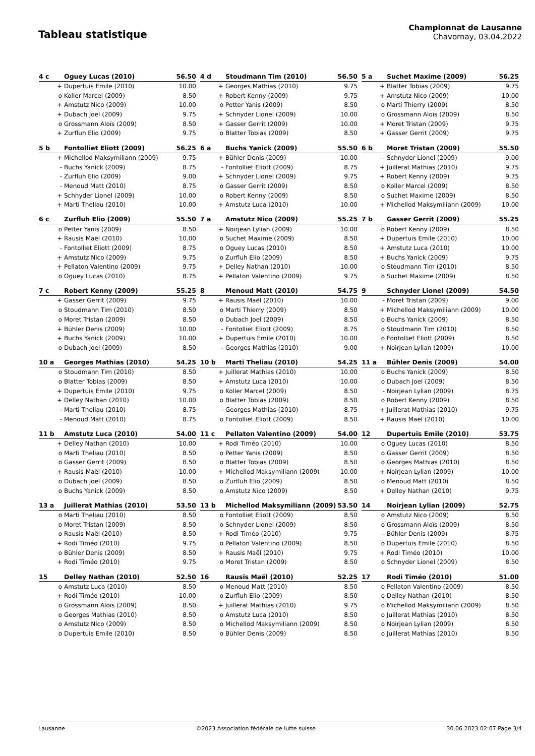Tableau statistique
Championnat de Lausanne
Chavornay, 03.04.2022
| 4 c | Oguey Lucas (2010) | 56.50 |
| --- | --- | --- |
| + | Dupertuis Emile (2010) | 10.00 |
| o | Koller Marcel (2009) | 8.50 |
| + | Amstutz Nico (2009) | 10.00 |
| + | Dubach Joel (2009) | 9.75 |
| o | Grossmann Aloïs (2009) | 8.50 |
| + | Zurfluh Elio (2009) | 9.75 |
| 4 d | Stoudmann Tim (2010) | 56.50 |
| --- | --- | --- |
| + | Georges Mathias (2010) | 9.75 |
| + | Robert Kenny (2009) | 9.75 |
| o | Petter Yanis (2009) | 8.50 |
| + | Schnyder Lionel (2009) | 10.00 |
| + | Gasser Gerrit (2009) | 10.00 |
| o | Blatter Tobias (2009) | 8.50 |
| 5 a | Suchet Maxime (2009) | 56.25 |
| --- | --- | --- |
| + | Blatter Tobias (2009) | 9.75 |
| + | Amstutz Nico (2009) | 10.00 |
| o | Marti Thierry (2009) | 8.50 |
| o | Grossmann Aloïs (2009) | 8.50 |
| + | Moret Tristan (2009) | 9.75 |
| + | Gasser Gerrit (2009) | 9.75 |
| 5 b | Fontolliet Eliott (2009) | 56.25 |
| --- | --- | --- |
| + | Michellod Maksymiliann (2009) | 9.75 |
| - | Buchs Yanick (2009) | 8.75 |
| - | Zurfluh Elio (2009) | 9.00 |
| - | Menoud Matt (2010) | 8.75 |
| + | Schnyder Lionel (2009) | 10.00 |
| + | Marti Theliau (2010) | 10.00 |
| 6 a | Buchs Yanick (2009) | 55.50 |
| --- | --- | --- |
| + | Bühler Denis (2009) | 10.00 |
| - | Fontolliet Eliott (2009) | 8.75 |
| + | Schnyder Lionel (2009) | 9.75 |
| o | Gasser Gerrit (2009) | 8.50 |
| o | Robert Kenny (2009) | 8.50 |
| + | Amstutz Luca (2010) | 10.00 |
| 6 b | Moret Tristan (2009) | 55.50 |
| --- | --- | --- |
| - | Schnyder Lionel (2009) | 9.00 |
| + | Juillerat Mathias (2010) | 9.75 |
| + | Robert Kenny (2009) | 9.75 |
| o | Koller Marcel (2009) | 8.50 |
| o | Suchet Maxime (2009) | 8.50 |
| + | Michellod Maksymiliann (2009) | 10.00 |
| 6 c | Zurfluh Elio (2009) | 55.50 |
| --- | --- | --- |
| o | Petter Yanis (2009) | 8.50 |
| + | Rausis Maël (2010) | 10.00 |
| - | Fontolliet Eliott (2009) | 8.75 |
| + | Amstutz Nico (2009) | 9.75 |
| + | Pellaton Valentino (2009) | 9.75 |
| o | Oguey Lucas (2010) | 8.75 |
| 7 a | Amstutz Nico (2009) | 55.25 |
| --- | --- | --- |
| + | Noirjean Lylian (2009) | 10.00 |
| o | Suchet Maxime (2009) | 8.50 |
| o | Oguey Lucas (2010) | 8.50 |
| o | Zurfluh Elio (2009) | 8.50 |
| + | Delley Nathan (2010) | 10.00 |
| + | Pellaton Valentino (2009) | 9.75 |
| 7 b | Gasser Gerrit (2009) | 55.25 |
| --- | --- | --- |
| o | Robert Kenny (2009) | 8.50 |
| + | Dupertuis Emile (2010) | 10.00 |
| + | Amstutz Luca (2010) | 10.00 |
| + | Buchs Yanick (2009) | 9.75 |
| o | Stoudmann Tim (2010) | 8.50 |
| o | Suchet Maxime (2009) | 8.50 |
| 7 c | Robert Kenny (2009) | 55.25 |
| --- | --- | --- |
| + | Gasser Gerrit (2009) | 9.75 |
| o | Stoudmann Tim (2010) | 8.50 |
| o | Moret Tristan (2009) | 8.50 |
| + | Bühler Denis (2009) | 10.00 |
| + | Buchs Yanick (2009) | 10.00 |
| o | Dubach Joel (2009) | 8.50 |
| 8 | Menoud Matt (2010) | 54.75 |
| --- | --- | --- |
| + | Rausis Maël (2010) | 10.00 |
| o | Marti Thierry (2009) | 8.50 |
| o | Dubach Joel (2009) | 8.50 |
| - | Fontolliet Eliott (2009) | 8.75 |
| + | Dupertuis Emile (2010) | 10.00 |
| - | Georges Mathias (2010) | 9.00 |
| 9 | Schnyder Lionel (2009) | 54.50 |
| --- | --- | --- |
| - | Moret Tristan (2009) | 9.00 |
| + | Michellod Maksymiliann (2009) | 10.00 |
| o | Buchs Yanick (2009) | 8.50 |
| o | Stoudmann Tim (2010) | 8.50 |
| o | Fontolliet Eliott (2009) | 8.50 |
| + | Noirjean Lylian (2009) | 10.00 |
| 10 a | Georges Mathias (2010) | 54.25 |
| --- | --- | --- |
| o | Stoudmann Tim (2010) | 8.50 |
| o | Blatter Tobias (2009) | 8.50 |
| + | Dupertuis Emile (2010) | 9.75 |
| + | Delley Nathan (2010) | 10.00 |
| - | Marti Theliau (2010) | 8.75 |
| - | Menoud Matt (2010) | 8.75 |
| 10 b | Marti Theliau (2010) | 54.25 |
| --- | --- | --- |
| + | Juillerat Mathias (2010) | 10.00 |
| + | Amstutz Luca (2010) | 10.00 |
| o | Koller Marcel (2009) | 8.50 |
| o | Blatter Tobias (2009) | 8.50 |
| - | Georges Mathias (2010) | 8.75 |
| o | Fontolliet Eliott (2009) | 8.50 |
| 11 a | Bühler Denis (2009) | 54.00 |
| --- | --- | --- |
| o | Buchs Yanick (2009) | 8.50 |
| o | Dubach Joel (2009) | 8.50 |
| - | Noirjean Lylian (2009) | 8.75 |
| o | Robert Kenny (2009) | 8.50 |
| + | Juillerat Mathias (2010) | 9.75 |
| + | Rausis Maël (2010) | 10.00 |
| 11 b | Amstutz Luca (2010) | 54.00 |
| --- | --- | --- |
| + | Delley Nathan (2010) | 10.00 |
| o | Marti Theliau (2010) | 8.50 |
| o | Gasser Gerrit (2009) | 8.50 |
| + | Rausis Maël (2010) | 10.00 |
| o | Dubach Joel (2009) | 8.50 |
| o | Buchs Yanick (2009) | 8.50 |
| 11 c | Pellaton Valentino (2009) | 54.00 |
| --- | --- | --- |
| + | Rodi Timéo (2010) | 10.00 |
| o | Petter Yanis (2009) | 8.50 |
| o | Blatter Tobias (2009) | 8.50 |
| + | Michellod Maksymiliann (2009) | 10.00 |
| o | Zurfluh Elio (2009) | 8.50 |
| o | Amstutz Nico (2009) | 8.50 |
| 12 | Dupertuis Emile (2010) | 53.75 |
| --- | --- | --- |
| o | Oguey Lucas (2010) | 8.50 |
| o | Gasser Gerrit (2009) | 8.50 |
| o | Georges Mathias (2010) | 8.50 |
| + | Noirjean Lylian (2009) | 10.00 |
| o | Menoud Matt (2010) | 8.50 |
| + | Delley Nathan (2010) | 9.75 |
| 13 a | Juillerat Mathias (2010) | 53.50 |
| --- | --- | --- |
| o | Marti Theliau (2010) | 8.50 |
| o | Moret Tristan (2009) | 8.50 |
| o | Rausis Maël (2010) | 8.50 |
| + | Rodi Timéo (2010) | 9.75 |
| o | Bühler Denis (2009) | 8.50 |
| + | Rodi Timéo (2010) | 9.75 |
| 13 b | Michellod Maksymiliann (2009) | 53.50 |
| --- | --- | --- |
| o | Fontolliet Eliott (2009) | 8.50 |
| o | Schnyder Lionel (2009) | 8.50 |
| + | Rodi Timéo (2010) | 9.75 |
| o | Pellaton Valentino (2009) | 8.50 |
| + | Rausis Maël (2010) | 9.75 |
| o | Moret Tristan (2009) | 8.50 |
| 14 | Noirjean Lylian (2009) | 52.75 |
| --- | --- | --- |
| o | Amstutz Nico (2009) | 8.50 |
| o | Grossmann Aloïs (2009) | 8.50 |
| - | Bühler Denis (2009) | 8.75 |
| o | Dupertuis Emile (2010) | 8.50 |
| + | Rodi Timéo (2010) | 10.00 |
| o | Schnyder Lionel (2009) | 8.50 |
| 15 | Delley Nathan (2010) | 52.50 |
| --- | --- | --- |
| o | Amstutz Luca (2010) | 8.50 |
| + | Rodi Timéo (2010) | 10.00 |
| o | Grossmann Aloïs (2009) | 8.50 |
| o | Georges Mathias (2010) | 8.50 |
| o | Amstutz Nico (2009) | 8.50 |
| o | Dupertuis Emile (2010) | 8.50 |
| 16 | Rausis Maël (2010) | 52.25 |
| --- | --- | --- |
| o | Menoud Matt (2010) | 8.50 |
| o | Zurfluh Elio (2009) | 8.50 |
| + | Juillerat Mathias (2010) | 9.75 |
| o | Amstutz Luca (2010) | 8.50 |
| o | Michellod Maksymiliann (2009) | 8.50 |
| o | Bühler Denis (2009) | 8.50 |
| 17 | Rodi Timéo (2010) | 51.00 |
| --- | --- | --- |
| o | Pellaton Valentino (2009) | 8.50 |
| o | Delley Nathan (2010) | 8.50 |
| o | Michellod Maksymiliann (2009) | 8.50 |
| o | Juillerat Mathias (2010) | 8.50 |
| o | Noirjean Lylian (2009) | 8.50 |
| o | Juillerat Mathias (2010) | 8.50 |
Lausanne ©2023 Association fédérale de lutte suisse 30.06.2023 02:07 Page 3/4